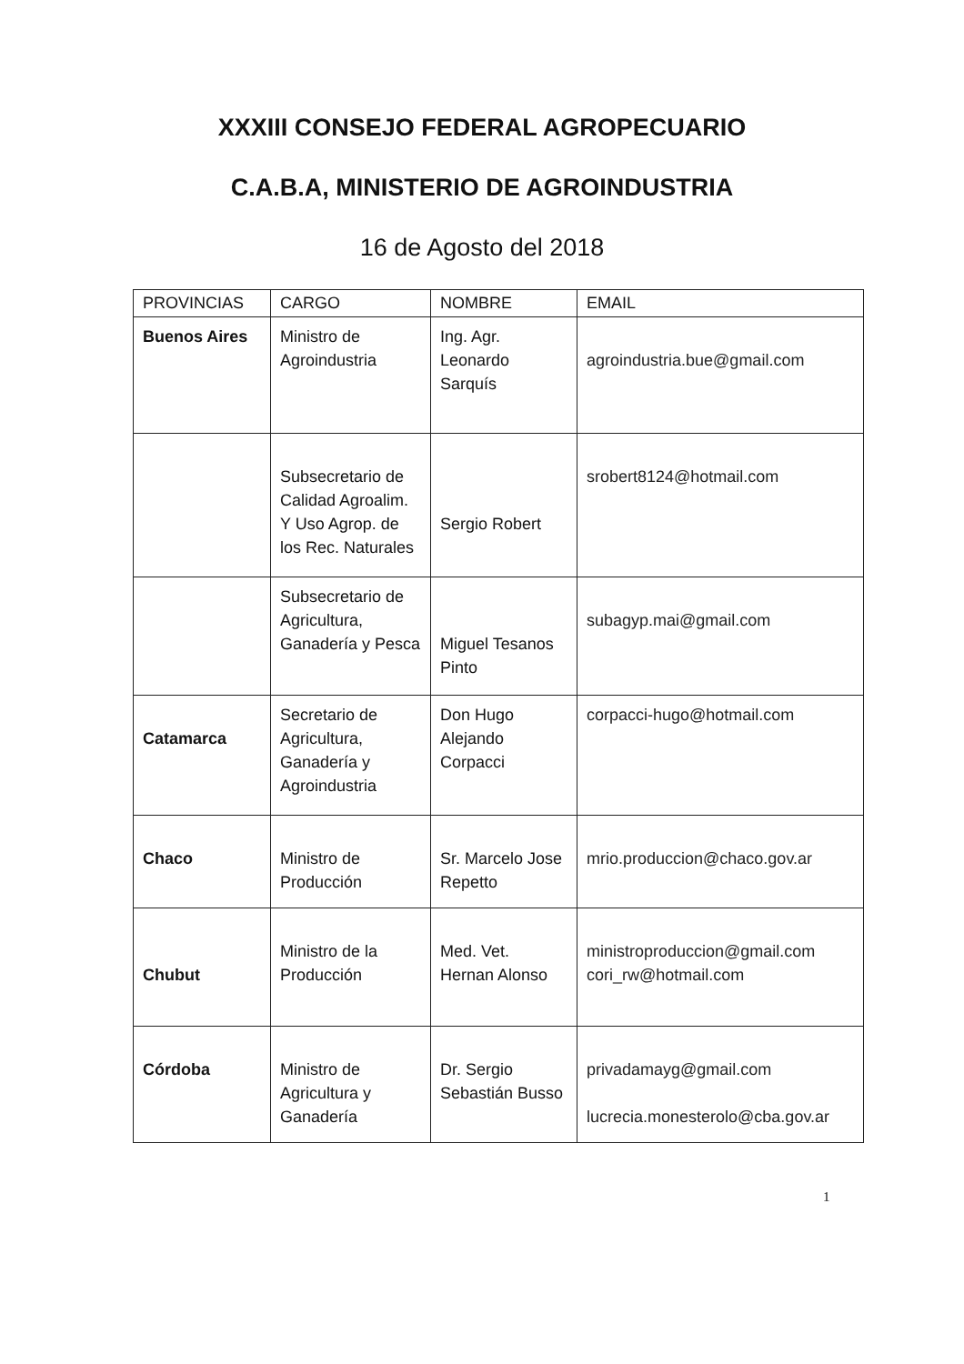XXXIII CONSEJO FEDERAL AGROPECUARIO
C.A.B.A, MINISTERIO DE AGROINDUSTRIA
16 de Agosto del 2018
| PROVINCIAS | CARGO | NOMBRE | EMAIL |
| --- | --- | --- | --- |
| Buenos Aires | Ministro de Agroindustria | Ing. Agr. Leonardo Sarquís | agroindustria.bue@gmail.com |
| | Subsecretario de Calidad Agroalim. Y Uso Agrop. de los Rec. Naturales | Sergio Robert | srobert8124@hotmail.com |
| | Subsecretario de Agricultura, Ganadería y Pesca | Miguel Tesanos Pinto | subagyp.mai@gmail.com |
| Catamarca | Secretario de Agricultura, Ganadería y Agroindustria | Don Hugo Alejando Corpacci | corpacci-hugo@hotmail.com |
| Chaco | Ministro de Producción | Sr. Marcelo Jose Repetto | mrio.produccion@chaco.gov.ar |
| Chubut | Ministro de la Producción | Med. Vet. Hernan Alonso | ministroproduccion@gmail.com cori_rw@hotmail.com |
| Córdoba | Ministro de Agricultura y Ganadería | Dr. Sergio Sebastián Busso | privadamayg@gmail.com lucrecia.monesterolo@cba.gov.ar |
1